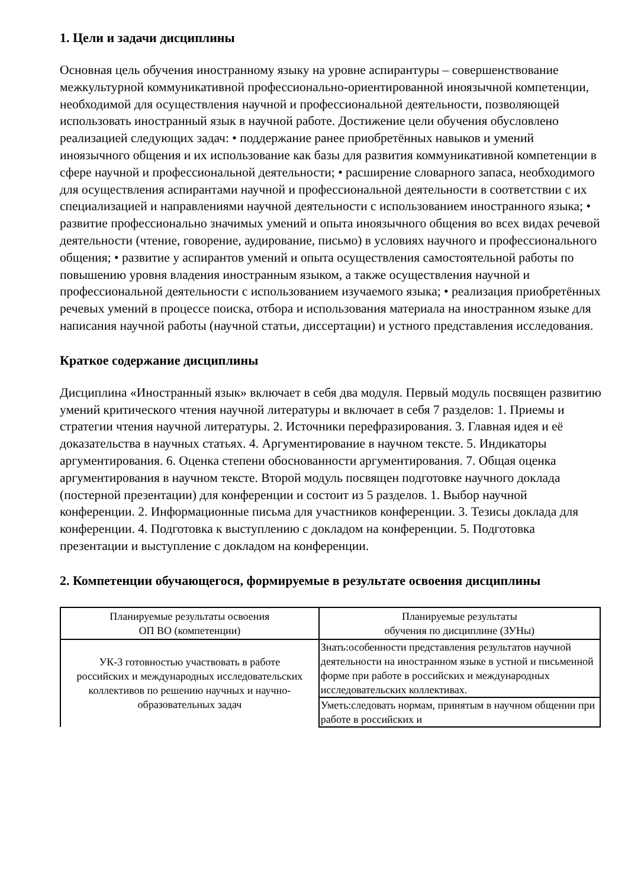1. Цели и задачи дисциплины
Основная цель обучения иностранному языку на уровне аспирантуры – совершенствование межкультурной коммуникативной профессионально-ориентированной иноязычной компетенции, необходимой для осуществления научной и профессиональной деятельности, позволяющей использовать иностранный язык в научной работе. Достижение цели обучения обусловлено реализацией следующих задач: • поддержание ранее приобретённых навыков и умений иноязычного общения и их использование как базы для развития коммуникативной компетенции в сфере научной и профессиональной деятельности; • расширение словарного запаса, необходимого для осуществления аспирантами научной и профессиональной деятельности в соответствии с их специализацией и направлениями научной деятельности с использованием иностранного языка; • развитие профессионально значимых умений и опыта иноязычного общения во всех видах речевой деятельности (чтение, говорение, аудирование, письмо) в условиях научного и профессионального общения; • развитие у аспирантов умений и опыта осуществления самостоятельной работы по повышению уровня владения иностранным языком, а также осуществления научной и профессиональной деятельности с использованием изучаемого языка; • реализация приобретённых речевых умений в процессе поиска, отбора и использования материала на иностранном языке для написания научной работы (научной статьи, диссертации) и устного представления исследования.
Краткое содержание дисциплины
Дисциплина «Иностранный язык» включает в себя два модуля. Первый модуль посвящен развитию умений критического чтения научной литературы и включает в себя 7 разделов: 1. Приемы и стратегии чтения научной литературы. 2. Источники перефразирования. 3. Главная идея и её доказательства в научных статьях. 4. Аргументирование в научном тексте. 5. Индикаторы аргументирования. 6. Оценка степени обоснованности аргументирования. 7. Общая оценка аргументирования в научном тексте. Второй модуль посвящен подготовке научного доклада (постерной презентации) для конференции и состоит из 5 разделов. 1. Выбор научной конференции. 2. Информационные письма для участников конференции. 3. Тезисы доклада для конференции. 4. Подготовка к выступлению с докладом на конференции. 5. Подготовка презентации и выступление с докладом на конференции.
2. Компетенции обучающегося, формируемые в результате освоения дисциплины
| Планируемые результаты освоения ОП ВО (компетенции) | Планируемые результаты обучения по дисциплине (ЗУНы) |
| УК-3 готовностью участвовать в работе российских и международных исследовательских коллективов по решению научных и научно-образовательных задач | Знать:особенности представления результатов научной деятельности на иностранном языке в устной и письменной форме при работе в российских и международных исследовательских коллективах. |
| | Уметь:следовать нормам, принятым в научном общении при работе в российских и |